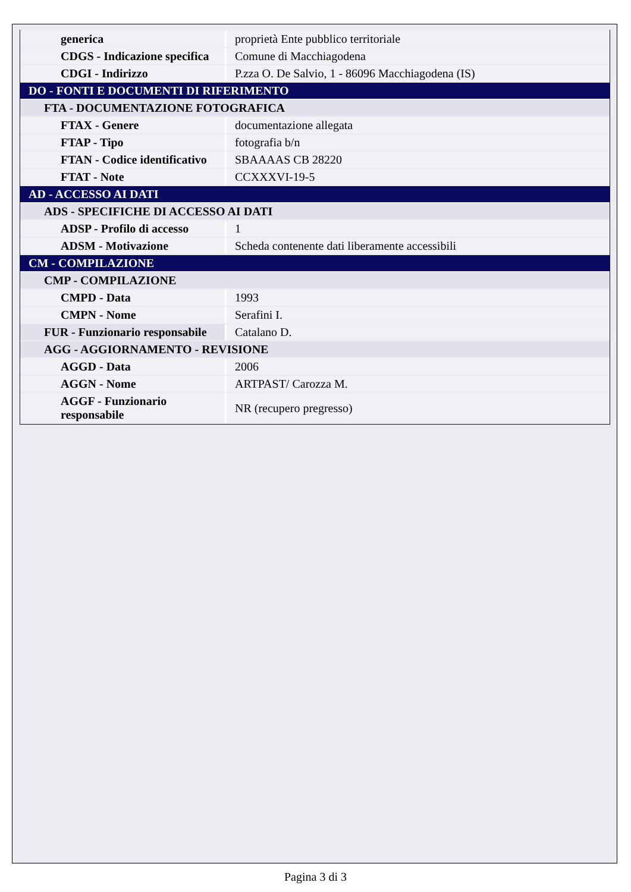| generica | proprietà Ente pubblico territoriale |
| CDGS - Indicazione specifica | Comune di Macchiagodena |
| CDGI - Indirizzo | P.zza O. De Salvio, 1 - 86096 Macchiagodena (IS) |
| DO - FONTI E DOCUMENTI DI RIFERIMENTO | |
| FTA - DOCUMENTAZIONE FOTOGRAFICA | |
| FTAX - Genere | documentazione allegata |
| FTAP - Tipo | fotografia b/n |
| FTAN - Codice identificativo | SBAAAAS CB 28220 |
| FTAT - Note | CCXXXVI-19-5 |
| AD - ACCESSO AI DATI | |
| ADS - SPECIFICHE DI ACCESSO AI DATI | |
| ADSP - Profilo di accesso | 1 |
| ADSM - Motivazione | Scheda contenente dati liberamente accessibili |
| CM - COMPILAZIONE | |
| CMP - COMPILAZIONE | |
| CMPD - Data | 1993 |
| CMPN - Nome | Serafini I. |
| FUR - Funzionario responsabile | Catalano D. |
| AGG - AGGIORNAMENTO - REVISIONE | |
| AGGD - Data | 2006 |
| AGGN - Nome | ARTPAST/ Carozza M. |
| AGGF - Funzionario responsabile | NR (recupero pregresso) |
Pagina 3 di 3